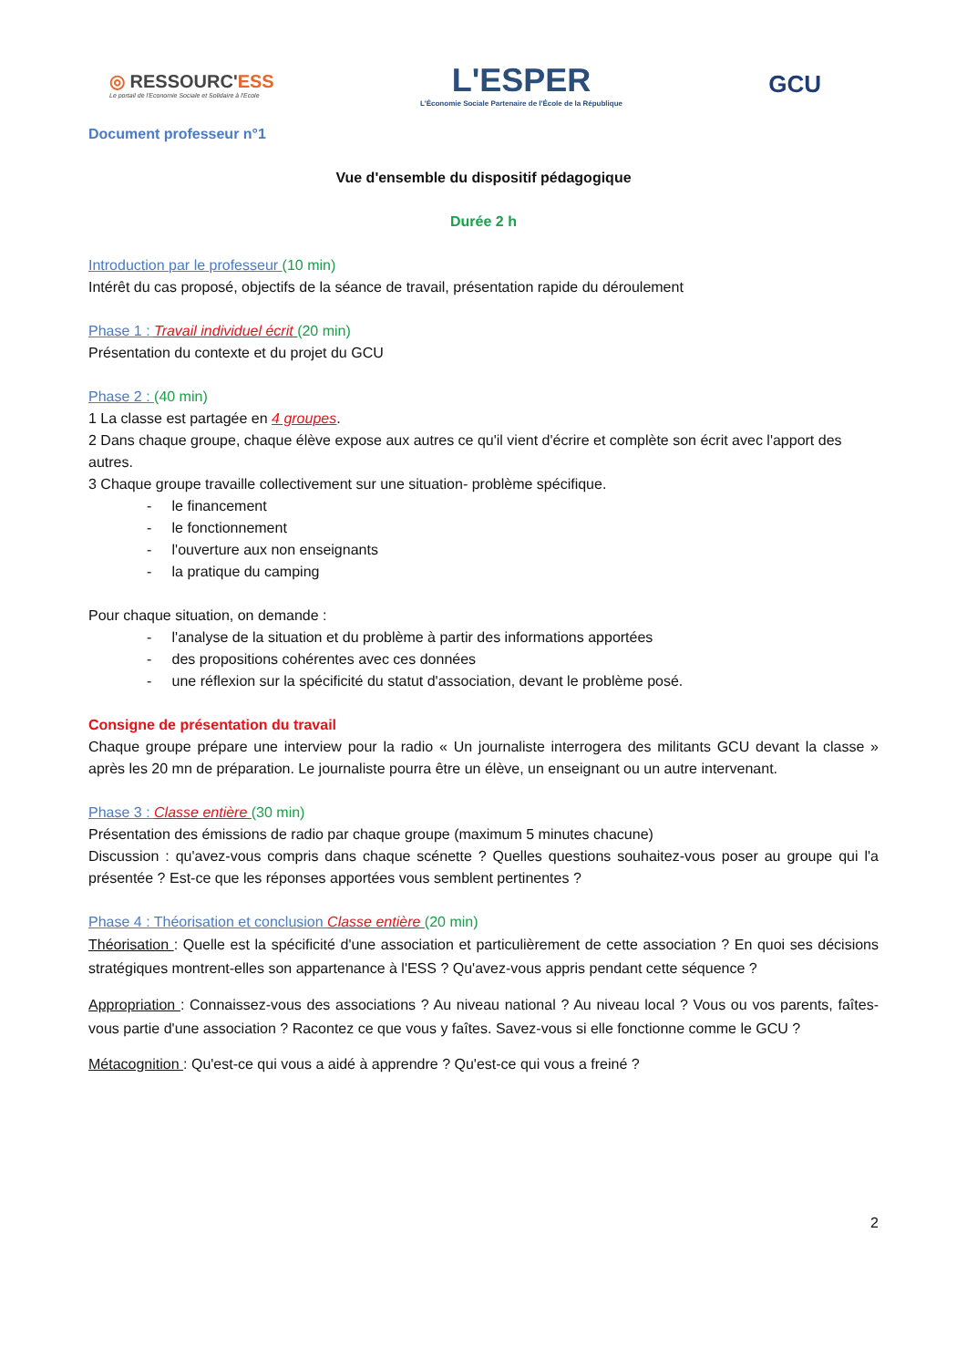◎ RESSOURC'ESS
Le portail de l'Economie Sociale et Solidaire à l'Ecole
L'ESPER
L'Économie Sociale Partenaire de l'École de la République
GCU
Document professeur n°1
Vue d'ensemble du dispositif pédagogique
Durée 2 h
Introduction par le professeur (10 min)
Intérêt du cas proposé, objectifs de la séance de travail, présentation rapide du déroulement
Phase 1 : Travail individuel écrit (20 min)
Présentation du contexte et du projet du GCU
Phase 2 : (40 min)
1 La classe est partagée en 4 groupes.
2 Dans chaque groupe, chaque élève expose aux autres ce qu'il vient d'écrire et complète son écrit avec l'apport des autres.
3 Chaque groupe travaille collectivement sur une situation- problème spécifique.
- le financement
- le fonctionnement
- l'ouverture aux non enseignants
- la pratique du camping
Pour chaque situation, on demande :
- l'analyse de la situation et du problème à partir des informations apportées
- des propositions cohérentes avec ces données
- une réflexion sur la spécificité du statut d'association, devant le problème posé.
Consigne de présentation du travail
Chaque groupe prépare une interview pour la radio « Un journaliste interrogera des militants GCU devant la classe » après les 20 mn de préparation. Le journaliste pourra être un élève, un enseignant ou un autre intervenant.
Phase 3 : Classe entière (30 min)
Présentation des émissions de radio par chaque groupe (maximum 5 minutes chacune)
Discussion : qu'avez-vous compris dans chaque scénette ? Quelles questions souhaitez-vous poser au groupe qui l'a présentée ? Est-ce que les réponses apportées vous semblent pertinentes ?
Phase 4 : Théorisation et conclusion Classe entière (20 min)
Théorisation : Quelle est la spécificité d'une association et particulièrement de cette association ? En quoi ses décisions stratégiques montrent-elles son appartenance à l'ESS ? Qu'avez-vous appris pendant cette séquence ?
Appropriation : Connaissez-vous des associations ? Au niveau national ? Au niveau local ? Vous ou vos parents, faîtes-vous partie d'une association ? Racontez ce que vous y faîtes. Savez-vous si elle fonctionne comme le GCU ?
Métacognition : Qu'est-ce qui vous a aidé à apprendre ? Qu'est-ce qui vous a freiné ?
2